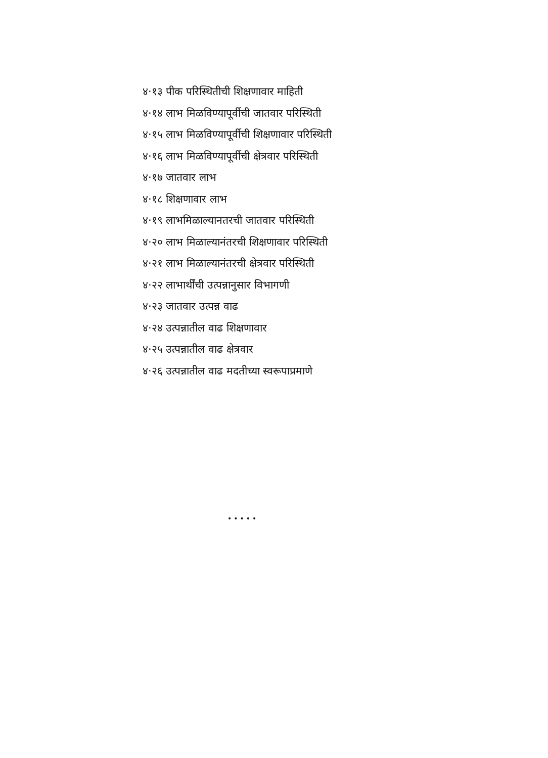४·१३ पीक परिस्थितीची शिक्षणावार माहिती
४·१४ लाभ मिळविण्यापूर्वीची जातवार परिस्थिती
४·१५ लाभ मिळविण्यापूर्वीची शिक्षणावार परिस्थिती
४·१६ लाभ मिळविण्यापूर्वीची क्षेत्रवार परिस्थिती
४·१७ जातवार लाभ
४·१८ शिक्षणावार लाभ
४·१९ लाभमिळाल्यानतरची जातवार परिस्थिती
४·२० लाभ मिळाल्यानंतरची शिक्षणावार परिस्थिती
४·२१ लाभ मिळाल्यानंतरची क्षेत्रवार परिस्थिती
४·२२ लाभार्थींची उत्पन्नानुसार विभागणी
४·२३ जातवार उत्पन्न वाढ
४·२४ उत्पन्नातील वाढ शिक्षणावार
४·२५ उत्पन्नातील वाढ क्षेत्रवार
४·२६ उत्पन्नातील वाढ मदतीच्या स्वरूपाप्रमाणे
•••••